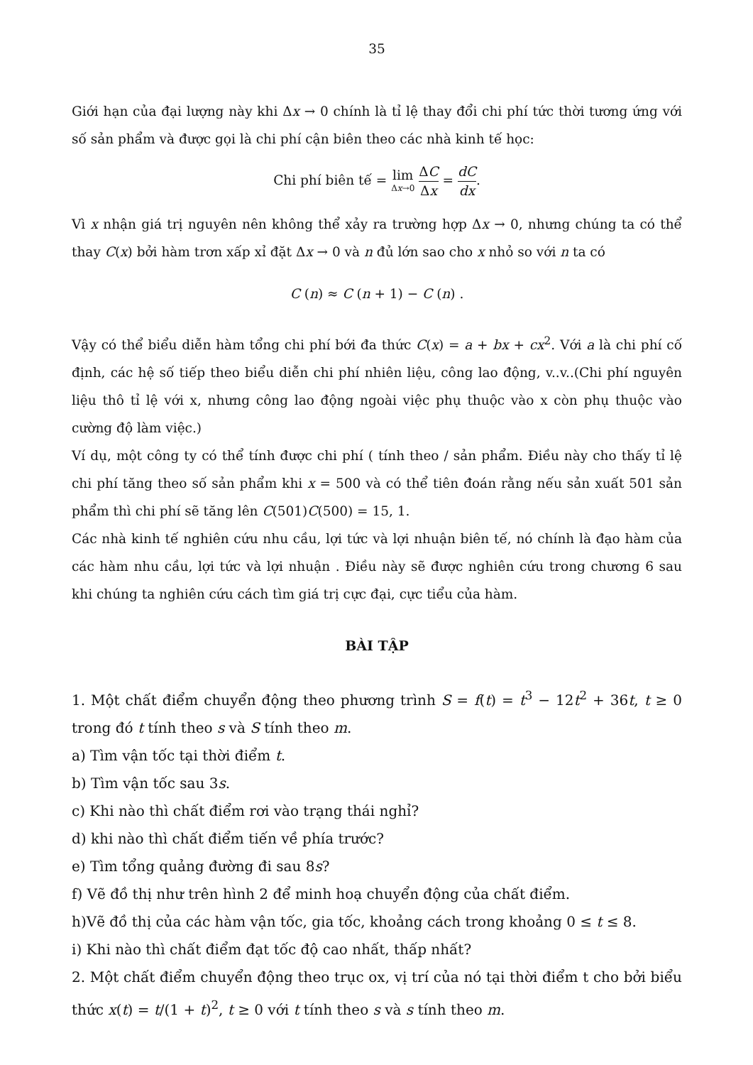35
Giới hạn của đại lượng này khi Δx → 0 chính là tỉ lệ thay đổi chi phí tức thời tương ứng với số sản phẩm và được gọi là chi phí cận biên theo các nhà kinh tế học:
Chi phí biên tế = lim Δx→0 ΔC Δx = dC dx.
Vì x nhận giá trị nguyên nên không thể xảy ra trường hợp Δx → 0, nhưng chúng ta có thể thay C(x) bởi hàm trơn xấp xỉ đặt Δx → 0 và n đủ lớn sao cho x nhỏ so với n ta có
C (n) ≈ C (n + 1) − C (n) .
Vậy có thể biểu diễn hàm tổng chi phí bới đa thức C(x) = a + bx + cx<sup>2</sup>. Với a là chi phí cố định, các hệ số tiếp theo biểu diễn chi phí nhiên liệu, công lao động, v..v..(Chi phí nguyên liệu thô tỉ lệ với x, nhưng công lao động ngoài việc phụ thuộc vào x còn phụ thuộc vào cường độ làm việc.)
Ví dụ, một công ty có thể tính được chi phí ( tính theo / sản phẩm. Điều này cho thấy tỉ lệ chi phí tăng theo số sản phẩm khi x = 500 và có thể tiên đoán rằng nếu sản xuất 501 sản phẩm thì chi phí sẽ tăng lên C(501)C(500) = 15, 1.
Các nhà kinh tế nghiên cứu nhu cầu, lợi tức và lợi nhuận biên tế, nó chính là đạo hàm của các hàm nhu cầu, lợi tức và lợi nhuận . Điều này sẽ được nghiên cứu trong chương 6 sau khi chúng ta nghiên cứu cách tìm giá trị cực đại, cực tiểu của hàm.
BÀI TẬP
1. Một chất điểm chuyển động theo phương trình S = f(t) = t<sup>3</sup> − 12t<sup>2</sup> + 36t, t ≥ 0 trong đó t tính theo s và S tính theo m.
a) Tìm vận tốc tại thời điểm t.
b) Tìm vận tốc sau 3s.
c) Khi nào thì chất điểm rơi vào trạng thái nghỉ?
d) khi nào thì chất điểm tiến về phía trước?
e) Tìm tổng quảng đường đi sau 8s?
f) Vẽ đồ thị như trên hình 2 để minh hoạ chuyển động của chất điểm.
h)Vẽ đồ thị của các hàm vận tốc, gia tốc, khoảng cách trong khoảng 0 ≤ t ≤ 8.
i) Khi nào thì chất điểm đạt tốc độ cao nhất, thấp nhất?
2. Một chất điểm chuyển động theo trục ox, vị trí của nó tại thời điểm t cho bởi biểu thức x(t) = t/(1 + t)<sup>2</sup>, t ≥ 0 với t tính theo s và s tính theo m.